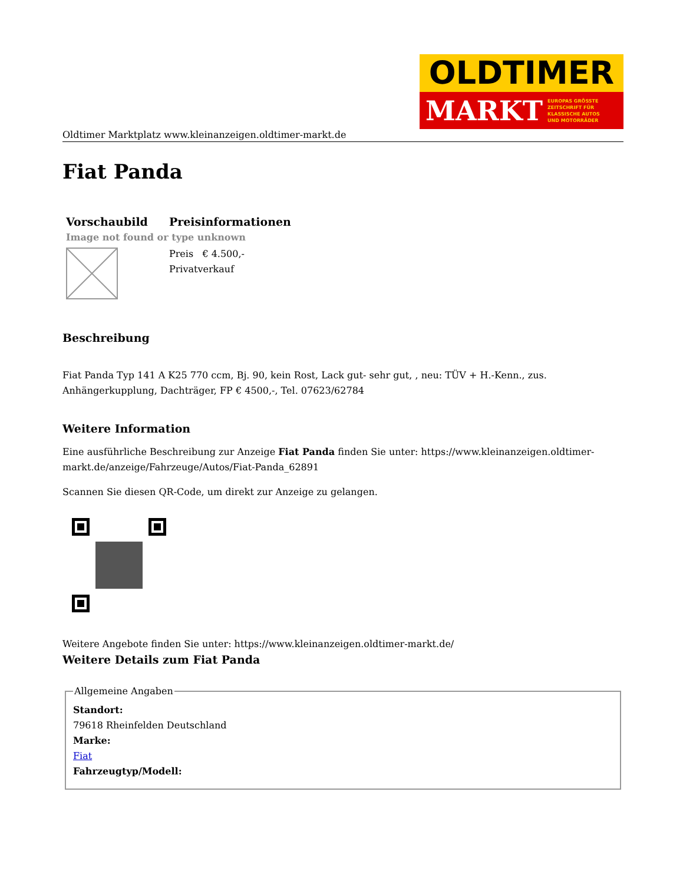OLDTIMER
MARKT EUROPAS GRÖSSTE
ZEITSCHRIFT FÜR
KLASSISCHE AUTOS
UND MOTORRÄDER
Oldtimer Marktplatz www.kleinanzeigen.oldtimer-markt.de
Fiat Panda
| Vorschaubild | Preisinformationen |
| --- | --- |
| Image not found or type unknown | |
| | Preis € 4.500,- Privatverkauf |
Beschreibung
Fiat Panda Typ 141 A K25 770 ccm, Bj. 90, kein Rost, Lack gut- sehr gut, , neu: TÜV + H.-Kenn., zus. Anhängerkupplung, Dachträger, FP € 4500,-, Tel. 07623/62784
Weitere Information
Eine ausführliche Beschreibung zur Anzeige Fiat Panda finden Sie unter: https://www.kleinanzeigen.oldtimer-markt.de/anzeige/Fahrzeuge/Autos/Fiat-Panda_62891
Scannen Sie diesen QR-Code, um direkt zur Anzeige zu gelangen.
Weitere Angebote finden Sie unter: https://www.kleinanzeigen.oldtimer-markt.de/
Weitere Details zum Fiat Panda
Allgemeine Angaben Standort:
79618 Rheinfelden Deutschland
Marke:
Fiat
Fahrzeugtyp/Modell: